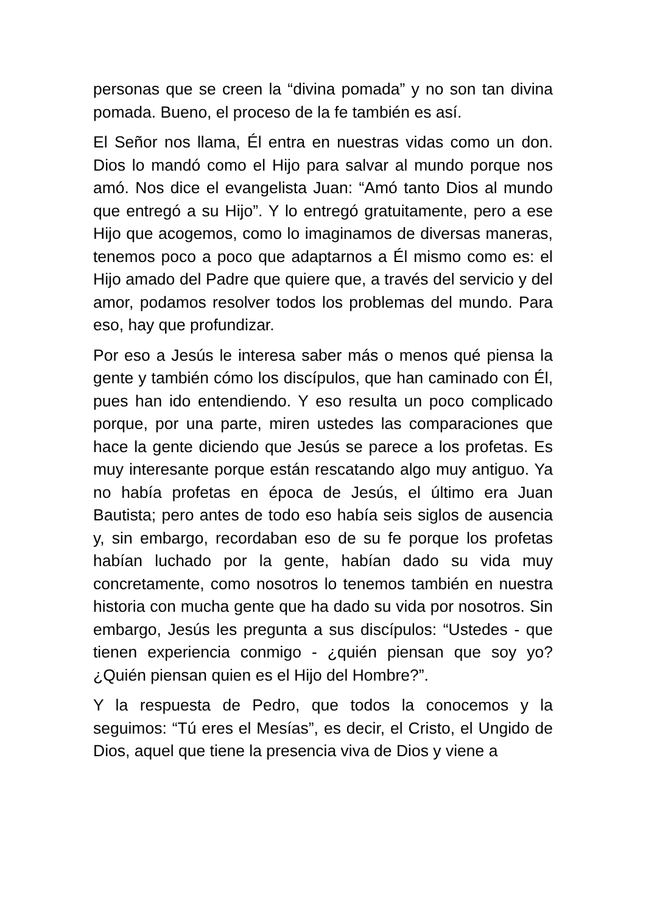personas que se creen la “divina pomada” y no son tan divina pomada. Bueno, el proceso de la fe también es así.
El Señor nos llama, Él entra en nuestras vidas como un don. Dios lo mandó como el Hijo para salvar al mundo porque nos amó. Nos dice el evangelista Juan: “Amó tanto Dios al mundo que entregó a su Hijo”. Y lo entregó gratuitamente, pero a ese Hijo que acogemos, como lo imaginamos de diversas maneras, tenemos poco a poco que adaptarnos a Él mismo como es: el Hijo amado del Padre que quiere que, a través del servicio y del amor, podamos resolver todos los problemas del mundo. Para eso, hay que profundizar.
Por eso a Jesús le interesa saber más o menos qué piensa la gente y también cómo los discípulos, que han caminado con Él, pues han ido entendiendo. Y eso resulta un poco complicado porque, por una parte, miren ustedes las comparaciones que hace la gente diciendo que Jesús se parece a los profetas. Es muy interesante porque están rescatando algo muy antiguo. Ya no había profetas en época de Jesús, el último era Juan Bautista; pero antes de todo eso había seis siglos de ausencia y, sin embargo, recordaban eso de su fe porque los profetas habían luchado por la gente, habían dado su vida muy concretamente, como nosotros lo tenemos también en nuestra historia con mucha gente que ha dado su vida por nosotros. Sin embargo, Jesús les pregunta a sus discípulos: “Ustedes - que tienen experiencia conmigo - ¿quién piensan que soy yo? ¿Quién piensan quien es el Hijo del Hombre?”.
Y la respuesta de Pedro, que todos la conocemos y la seguimos: “Tú eres el Mesías”, es decir, el Cristo, el Ungido de Dios, aquel que tiene la presencia viva de Dios y viene a